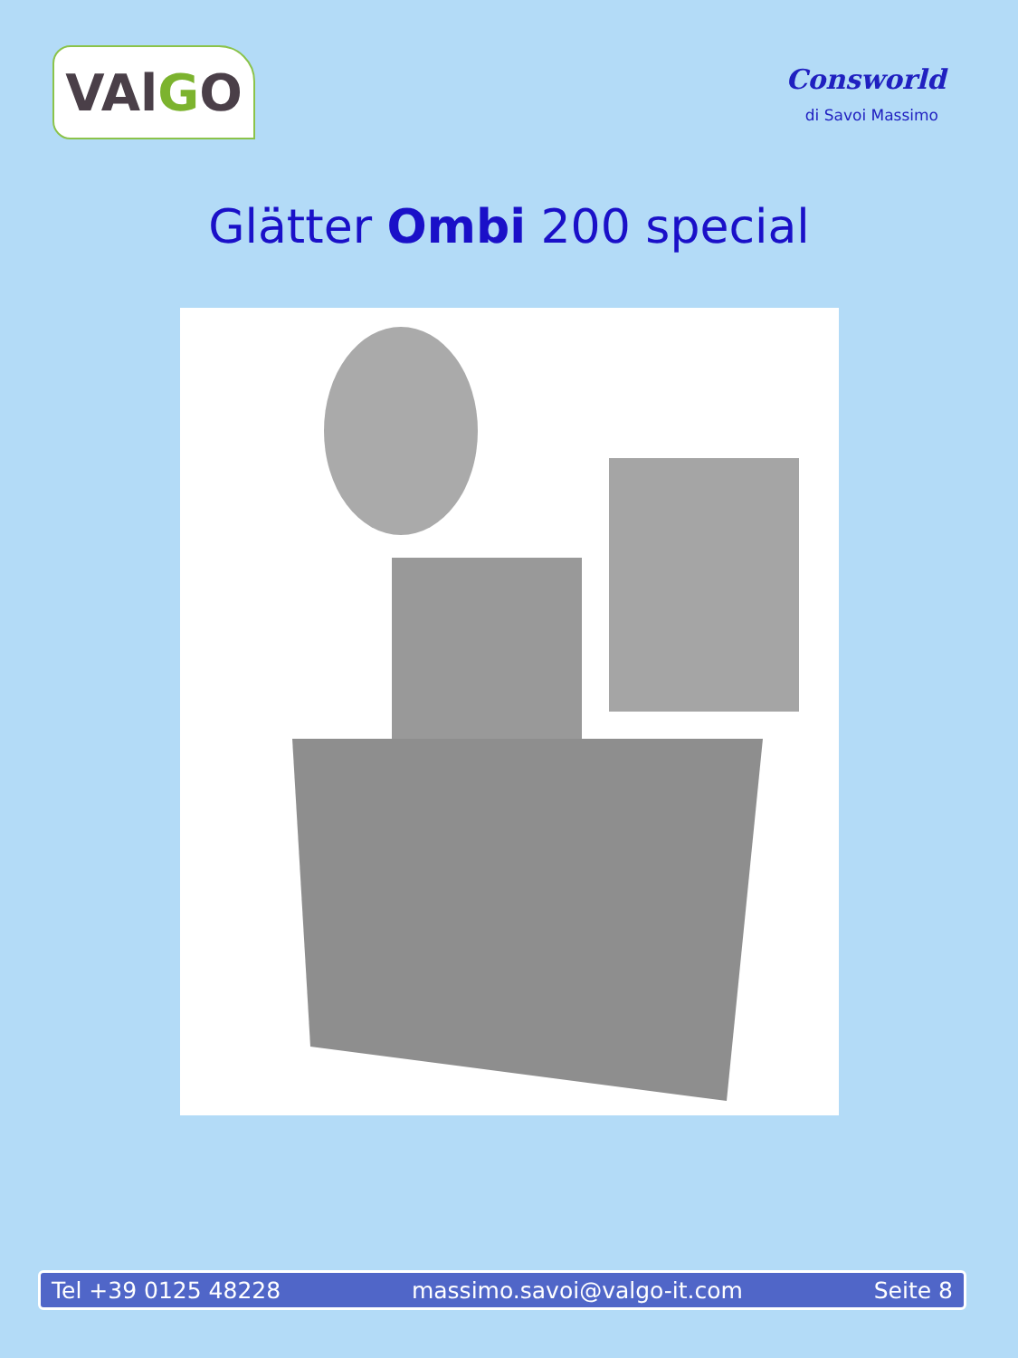VAl G O
Consworld
di Savoi Massimo
Glätter Ombi 200 special
Tel +39 0125 48228 massimo.savoi@valgo-it.com Seite 8